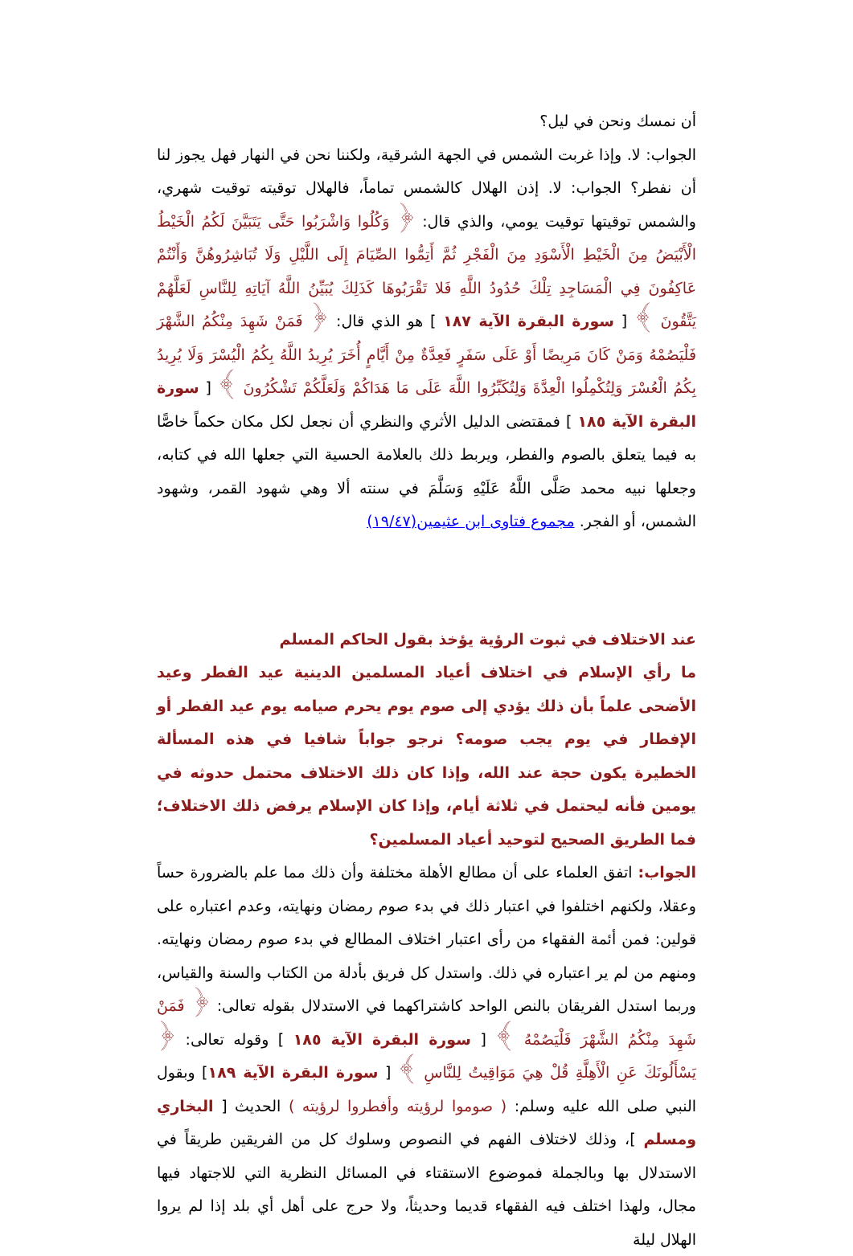أن نمسك ونحن في ليل؟
الجواب: لا. وإذا غربت الشمس في الجهة الشرقية، ولكننا نحن في النهار فهل يجوز لنا أن نفطر؟ الجواب: لا. إذن الهلال كالشمس تماماً، فالهلال توقيته توقيت شهري، والشمس توقيتها توقيت يومي، والذي قال: ﴿ وَكُلُوا وَاشْرَبُوا حَتَّى يَتَبَيَّنَ لَكُمُ الْخَيْطُ الْأَبْيَضُ مِنَ الْخَيْطِ الْأَسْوَدِ مِنَ الْفَجْرِ ثُمَّ أَتِمُّوا الصِّيَامَ إِلَى اللَّيْلِ وَلَا تُبَاشِرُوهُنَّ وَأَنْتُمْ عَاكِفُونَ فِي الْمَسَاجِدِ تِلْكَ حُدُودُ اللَّهِ فَلا تَقْرَبُوهَا كَذَلِكَ يُبَيِّنُ اللَّهُ آيَاتِهِ لِلنَّاسِ لَعَلَّهُمْ يَتَّقُونَ ﴾ [ سورة البقرة الآية ١٨٧ ] هو الذي قال: ﴿ فَمَنْ شَهِدَ مِنْكُمُ الشَّهْرَ فَلْيَصُمْهُ وَمَنْ كَانَ مَرِيضًا أَوْ عَلَى سَفَرٍ فَعِدَّةٌ مِنْ أَيَّامٍ أُخَرَ يُرِيدُ اللَّهُ بِكُمُ الْيُسْرَ وَلَا يُرِيدُ بِكُمُ الْعُسْرَ وَلِتُكْمِلُوا الْعِدَّةَ وَلِتُكَبِّرُوا اللَّهَ عَلَى مَا هَدَاكُمْ وَلَعَلَّكُمْ تَشْكُرُونَ ﴾ [ سورة البقرة الآية ١٨٥ ] فمقتضى الدليل الأثري والنظري أن نجعل لكل مكان حكماً خاصًّا به فيما يتعلق بالصوم والفطر، ويربط ذلك بالعلامة الحسية التي جعلها الله في كتابه، وجعلها نبيه محمد صَلَّى اللَّهُ عَلَيْهِ وَسَلَّمَ في سنته ألا وهي شهود القمر، وشهود الشمس، أو الفجر. مجموع فتاوى ابن عثيمين(١٩/٤٧)
عند الاختلاف في ثبوت الرؤية يؤخذ بقول الحاكم المسلم
ما رأي الإسلام في اختلاف أعياد المسلمين الدينية عيد الفطر وعيد الأضحى علماً بأن ذلك يؤدي إلى صوم يوم يحرم صيامه يوم عيد الفطر أو الإفطار في يوم يجب صومه؟ نرجو جواباً شافيا في هذه المسألة الخطيرة يكون حجة عند الله، وإذا كان ذلك الاختلاف محتمل حدوثه في يومين فأنه ليحتمل في ثلاثة أيام، وإذا كان الإسلام يرفض ذلك الاختلاف؛ فما الطريق الصحيح لتوحيد أعياد المسلمين؟
الجواب: اتفق العلماء على أن مطالع الأهلة مختلفة وأن ذلك مما علم بالضرورة حساً وعقلا، ولكنهم اختلفوا في اعتبار ذلك في بدء صوم رمضان ونهايته، وعدم اعتباره على قولين: فمن أئمة الفقهاء من رأى اعتبار اختلاف المطالع في بدء صوم رمضان ونهايته. ومنهم من لم ير اعتباره في ذلك. واستدل كل فريق بأدلة من الكتاب والسنة والقياس، وربما استدل الفريقان بالنص الواحد كاشتراكهما في الاستدلال بقوله تعالى: ﴿ فَمَنْ شَهِدَ مِنْكُمُ الشَّهْرَ فَلْيَصُمْهُ ﴾ [ سورة البقرة الآية ١٨٥ ] وقوله تعالى: ﴿ يَسْأَلُونَكَ عَنِ الْأَهِلَّةِ قُلْ هِيَ مَوَاقِيتُ لِلنَّاسِ ﴾ [ سورة البقرة الآية ١٨٩] وبقول النبي صلى الله عليه وسلم: ( صوموا لرؤيته وأفطروا لرؤيته ) الحديث [ البخاري ومسلم ]، وذلك لاختلاف الفهم في النصوص وسلوك كل من الفريقين طريقاً في الاستدلال بها وبالجملة فموضوع الاستقتاء في المسائل النظرية التي للاجتهاد فيها مجال، ولهذا اختلف فيه الفقهاء قديما وحديثاً، ولا حرج على أهل أي بلد إذا لم يروا الهلال ليلة